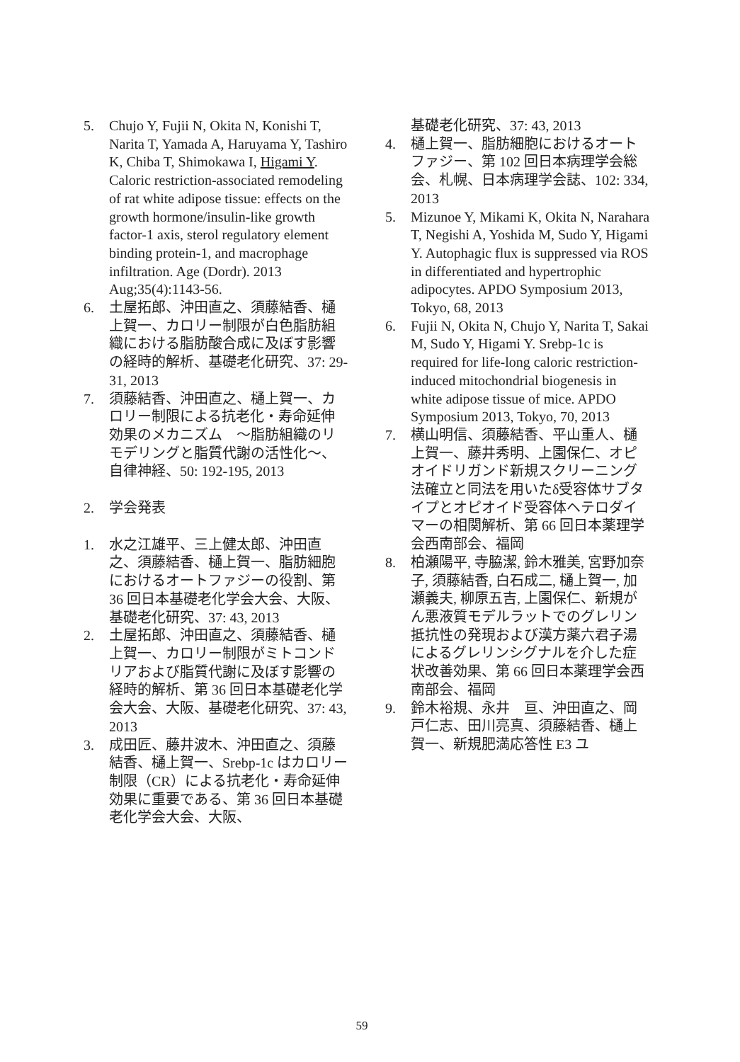5. Chujo Y, Fujii N, Okita N, Konishi T, Narita T, Yamada A, Haruyama Y, Tashiro K, Chiba T, Shimokawa I, Higami Y. Caloric restriction-associated remodeling of rat white adipose tissue: effects on the growth hormone/insulin-like growth factor-1 axis, sterol regulatory element binding protein-1, and macrophage infiltration. Age (Dordr). 2013 Aug;35(4):1143-56.
6. 土屋拓郎、沖田直之、須藤結香、樋上賀一、カロリー制限が白色脂肪組織における脂肪酸合成に及ぼす影響の経時的解析、基礎老化研究、37: 29-31, 2013
7. 須藤結香、沖田直之、樋上賀一、カロリー制限による抗老化・寿命延伸効果のメカニズム　～脂肪組織のリモデリングと脂質代謝の活性化～、自律神経、50: 192-195, 2013
2. 学会発表
1. 水之江雄平、三上健太郎、沖田直之、須藤結香、樋上賀一、脂肪細胞におけるオートファジーの役割、第 36 回日本基礎老化学会大会、大阪、基礎老化研究、37: 43, 2013
2. 土屋拓郎、沖田直之、須藤結香、樋上賀一、カロリー制限がミトコンドリアおよび脂質代謝に及ぼす影響の経時的解析、第 36 回日本基礎老化学会大会、大阪、基礎老化研究、37: 43, 2013
3. 成田匠、藤井波木、沖田直之、須藤結香、樋上賀一、Srebp-1c はカロリー制限（CR）による抗老化・寿命延伸効果に重要である、第 36 回日本基礎老化学会大会、大阪、
基礎老化研究、37: 43, 2013
4. 樋上賀一、脂肪細胞におけるオートファジー、第 102 回日本病理学会総会、札幌、日本病理学会誌、102: 334, 2013
5. Mizunoe Y, Mikami K, Okita N, Narahara T, Negishi A, Yoshida M, Sudo Y, Higami Y. Autophagic flux is suppressed via ROS in differentiated and hypertrophic adipocytes. APDO Symposium 2013, Tokyo, 68, 2013
6. Fujii N, Okita N, Chujo Y, Narita T, Sakai M, Sudo Y, Higami Y. Srebp-1c is required for life-long caloric restriction-induced mitochondrial biogenesis in white adipose tissue of mice. APDO Symposium 2013, Tokyo, 70, 2013
7. 横山明信、須藤結香、平山重人、樋上賀一、藤井秀明、上園保仁、オピオイドリガンド新規スクリーニング法確立と同法を用いたδ受容体サブタイプとオピオイド受容体ヘテロダイマーの相関解析、第 66 回日本薬理学会西南部会、福岡
8. 柏瀬陽平, 寺脇潔, 鈴木雅美, 宮野加奈子, 須藤結香, 白石成二, 樋上賀一, 加瀬義夫, 柳原五吉, 上園保仁、新規がん悪液質モデルラットでのグレリン抵抗性の発現および漢方薬六君子湯によるグレリンシグナルを介した症状改善効果、第 66 回日本薬理学会西南部会、福岡
9. 鈴木裕規、永井　亘、沖田直之、岡戸仁志、田川亮真、須藤結香、樋上賀一、新規肥満応答性 E3 ユ
59